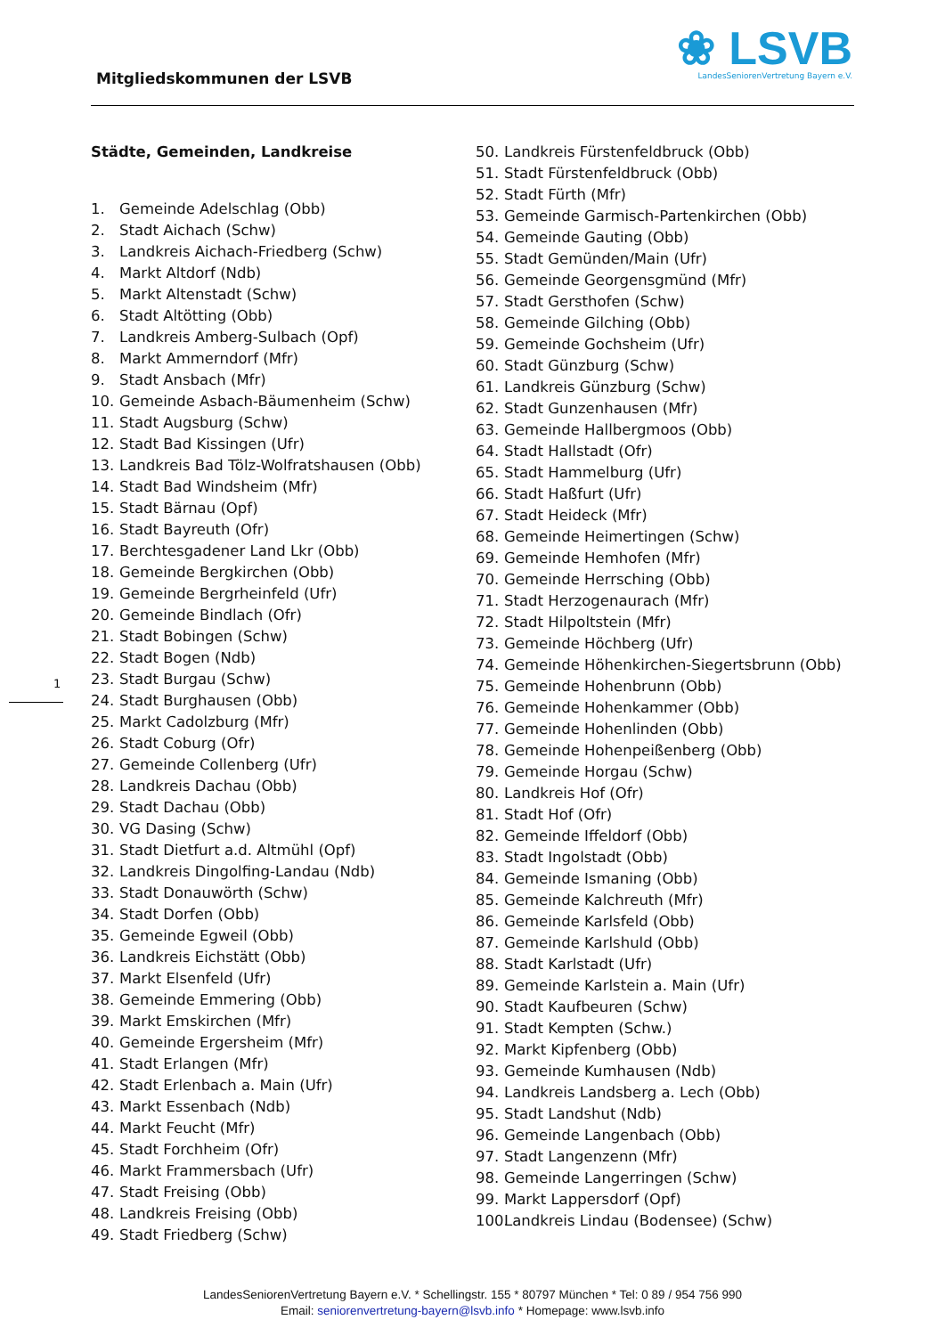Mitgliedskommunen der LSVB
❀ LSVB
LandesSeniorenVertretung Bayern e.V.
1
Städte, Gemeinden, Landkreise
1. Gemeinde Adelschlag (Obb)
2. Stadt Aichach (Schw)
3. Landkreis Aichach-Friedberg (Schw)
4. Markt Altdorf (Ndb)
5. Markt Altenstadt (Schw)
6. Stadt Altötting (Obb)
7. Landkreis Amberg-Sulbach (Opf)
8. Markt Ammerndorf (Mfr)
9. Stadt Ansbach (Mfr)
10. Gemeinde Asbach-Bäumenheim (Schw)
11. Stadt Augsburg (Schw)
12. Stadt Bad Kissingen (Ufr)
13. Landkreis Bad Tölz-Wolfratshausen (Obb)
14. Stadt Bad Windsheim (Mfr)
15. Stadt Bärnau (Opf)
16. Stadt Bayreuth (Ofr)
17. Berchtesgadener Land Lkr (Obb)
18. Gemeinde Bergkirchen (Obb)
19. Gemeinde Bergrheinfeld (Ufr)
20. Gemeinde Bindlach (Ofr)
21. Stadt Bobingen (Schw)
22. Stadt Bogen (Ndb)
23. Stadt Burgau (Schw)
24. Stadt Burghausen (Obb)
25. Markt Cadolzburg (Mfr)
26. Stadt Coburg (Ofr)
27. Gemeinde Collenberg (Ufr)
28. Landkreis Dachau (Obb)
29. Stadt Dachau (Obb)
30. VG Dasing (Schw)
31. Stadt Dietfurt a.d. Altmühl (Opf)
32. Landkreis Dingolfing-Landau (Ndb)
33. Stadt Donauwörth (Schw)
34. Stadt Dorfen (Obb)
35. Gemeinde Egweil (Obb)
36. Landkreis Eichstätt (Obb)
37. Markt Elsenfeld (Ufr)
38. Gemeinde Emmering (Obb)
39. Markt Emskirchen (Mfr)
40. Gemeinde Ergersheim (Mfr)
41. Stadt Erlangen (Mfr)
42. Stadt Erlenbach a. Main (Ufr)
43. Markt Essenbach (Ndb)
44. Markt Feucht (Mfr)
45. Stadt Forchheim (Ofr)
46. Markt Frammersbach (Ufr)
47. Stadt Freising (Obb)
48. Landkreis Freising (Obb)
49. Stadt Friedberg (Schw)
50. Landkreis Fürstenfeldbruck (Obb)
51. Stadt Fürstenfeldbruck (Obb)
52. Stadt Fürth (Mfr)
53. Gemeinde Garmisch-Partenkirchen (Obb)
54. Gemeinde Gauting (Obb)
55. Stadt Gemünden/Main (Ufr)
56. Gemeinde Georgensgmünd (Mfr)
57. Stadt Gersthofen (Schw)
58. Gemeinde Gilching (Obb)
59. Gemeinde Gochsheim (Ufr)
60. Stadt Günzburg (Schw)
61. Landkreis Günzburg (Schw)
62. Stadt Gunzenhausen (Mfr)
63. Gemeinde Hallbergmoos (Obb)
64. Stadt Hallstadt (Ofr)
65. Stadt Hammelburg (Ufr)
66. Stadt Haßfurt (Ufr)
67. Stadt Heideck (Mfr)
68. Gemeinde Heimertingen (Schw)
69. Gemeinde Hemhofen (Mfr)
70. Gemeinde Herrsching (Obb)
71. Stadt Herzogenaurach (Mfr)
72. Stadt Hilpoltstein (Mfr)
73. Gemeinde Höchberg (Ufr)
74. Gemeinde Höhenkirchen-Siegertsbrunn (Obb)
75. Gemeinde Hohenbrunn (Obb)
76. Gemeinde Hohenkammer (Obb)
77. Gemeinde Hohenlinden (Obb)
78. Gemeinde Hohenpeißenberg (Obb)
79. Gemeinde Horgau (Schw)
80. Landkreis Hof (Ofr)
81. Stadt Hof (Ofr)
82. Gemeinde Iffeldorf (Obb)
83. Stadt Ingolstadt (Obb)
84. Gemeinde Ismaning (Obb)
85. Gemeinde Kalchreuth (Mfr)
86. Gemeinde Karlsfeld (Obb)
87. Gemeinde Karlshuld (Obb)
88. Stadt Karlstadt (Ufr)
89. Gemeinde Karlstein a. Main (Ufr)
90. Stadt Kaufbeuren (Schw)
91. Stadt Kempten (Schw.)
92. Markt Kipfenberg (Obb)
93. Gemeinde Kumhausen (Ndb)
94. Landkreis Landsberg a. Lech (Obb)
95. Stadt Landshut (Ndb)
96. Gemeinde Langenbach (Obb)
97. Stadt Langenzenn (Mfr)
98. Gemeinde Langerringen (Schw)
99. Markt Lappersdorf (Opf)
100. Landkreis Lindau (Bodensee) (Schw)
LandesSeniorenVertretung Bayern e.V. * Schellingstr. 155 * 80797 München * Tel: 0 89 / 954 756 990
Email: seniorenvertretung-bayern@lsvb.info * Homepage: www.lsvb.info